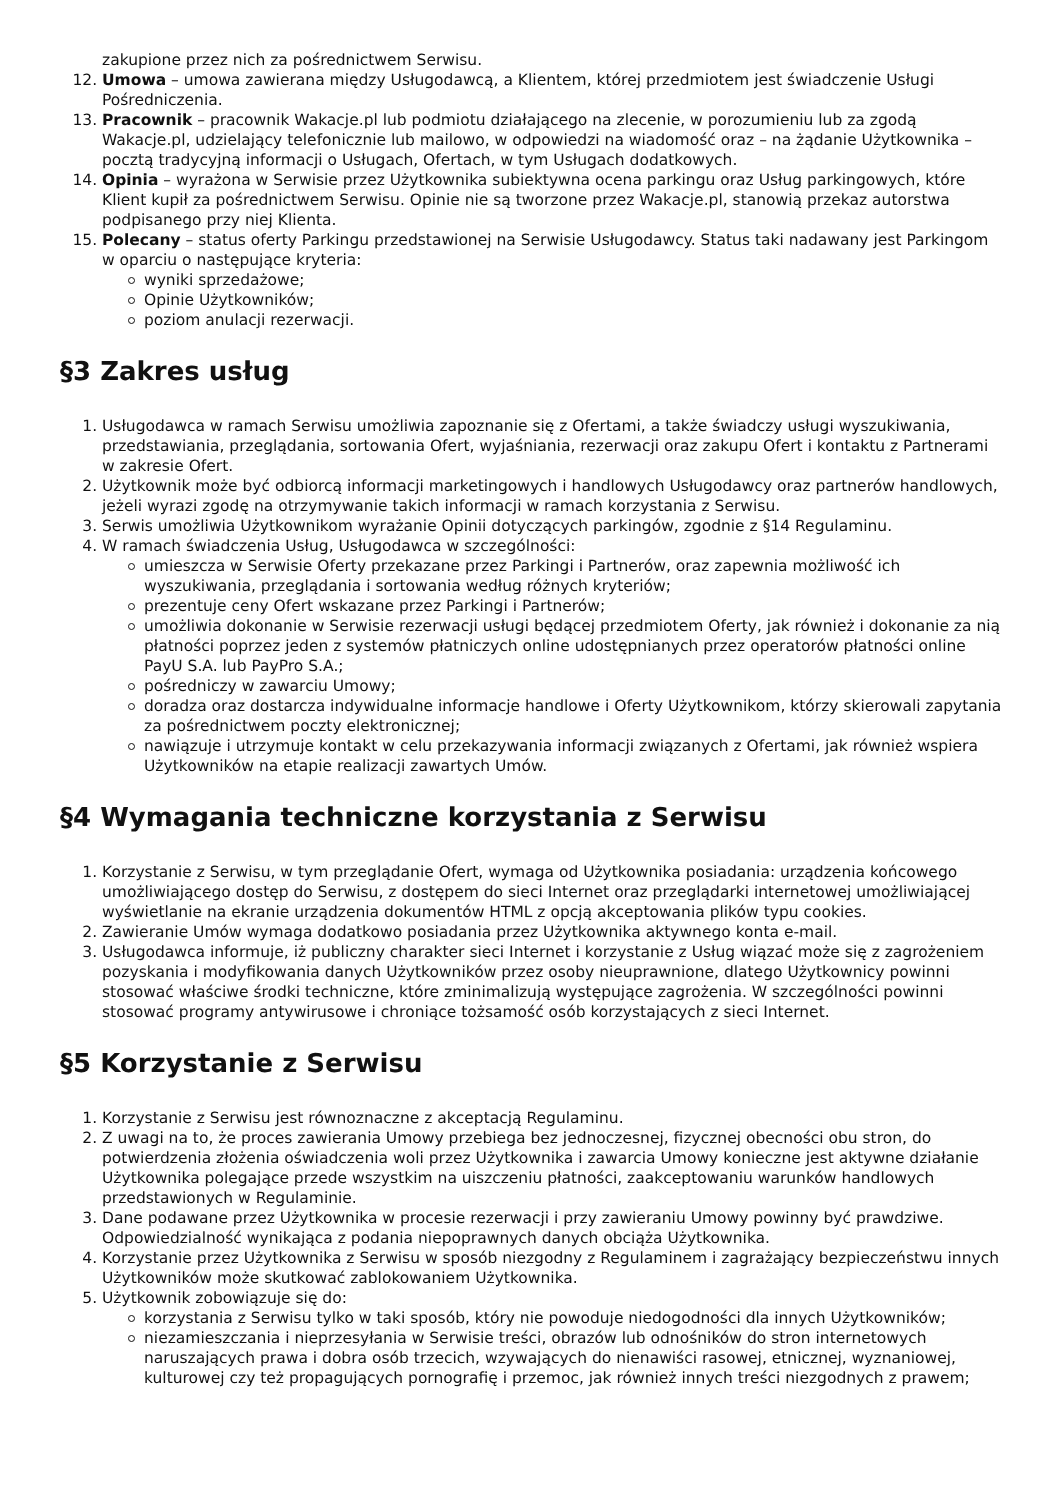zakupione przez nich za pośrednictwem Serwisu.
12. Umowa – umowa zawierana między Usługodawcą, a Klientem, której przedmiotem jest świadczenie Usługi Pośredniczenia.
13. Pracownik – pracownik Wakacje.pl lub podmiotu działającego na zlecenie, w porozumieniu lub za zgodą Wakacje.pl, udzielający telefonicznie lub mailowo, w odpowiedzi na wiadomość oraz – na żądanie Użytkownika – pocztą tradycyjną informacji o Usługach, Ofertach, w tym Usługach dodatkowych.
14. Opinia – wyrażona w Serwisie przez Użytkownika subiektywna ocena parkingu oraz Usług parkingowych, które Klient kupił za pośrednictwem Serwisu. Opinie nie są tworzone przez Wakacje.pl, stanowią przekaz autorstwa podpisanego przy niej Klienta.
15. Polecany – status oferty Parkingu przedstawionej na Serwisie Usługodawcy. Status taki nadawany jest Parkingom w oparciu o następujące kryteria:
wyniki sprzedażowe;
Opinie Użytkowników;
poziom anulacji rezerwacji.
§3 Zakres usług
1. Usługodawca w ramach Serwisu umożliwia zapoznanie się z Ofertami, a także świadczy usługi wyszukiwania, przedstawiania, przeglądania, sortowania Ofert, wyjaśniania, rezerwacji oraz zakupu Ofert i kontaktu z Partnerami w zakresie Ofert.
2. Użytkownik może być odbiorcą informacji marketingowych i handlowych Usługodawcy oraz partnerów handlowych, jeżeli wyrazi zgodę na otrzymywanie takich informacji w ramach korzystania z Serwisu.
3. Serwis umożliwia Użytkownikom wyrażanie Opinii dotyczących parkingów, zgodnie z §14 Regulaminu.
4. W ramach świadczenia Usług, Usługodawca w szczególności:
umieszcza w Serwisie Oferty przekazane przez Parkingi i Partnerów, oraz zapewnia możliwość ich wyszukiwania, przeglądania i sortowania według różnych kryteriów;
prezentuje ceny Ofert wskazane przez Parkingi i Partnerów;
umożliwia dokonanie w Serwisie rezerwacji usługi będącej przedmiotem Oferty, jak również i dokonanie za nią płatności poprzez jeden z systemów płatniczych online udostępnianych przez operatorów płatności online PayU S.A. lub PayPro S.A.;
pośredniczy w zawarciu Umowy;
doradza oraz dostarcza indywidualne informacje handlowe i Oferty Użytkownikom, którzy skierowali zapytania za pośrednictwem poczty elektronicznej;
nawiązuje i utrzymuje kontakt w celu przekazywania informacji związanych z Ofertami, jak również wspiera Użytkowników na etapie realizacji zawartych Umów.
§4 Wymagania techniczne korzystania z Serwisu
1. Korzystanie z Serwisu, w tym przeglądanie Ofert, wymaga od Użytkownika posiadania: urządzenia końcowego umożliwiającego dostęp do Serwisu, z dostępem do sieci Internet oraz przeglądarki internetowej umożliwiającej wyświetlanie na ekranie urządzenia dokumentów HTML z opcją akceptowania plików typu cookies.
2. Zawieranie Umów wymaga dodatkowo posiadania przez Użytkownika aktywnego konta e-mail.
3. Usługodawca informuje, iż publiczny charakter sieci Internet i korzystanie z Usług wiązać może się z zagrożeniem pozyskania i modyfikowania danych Użytkowników przez osoby nieuprawnione, dlatego Użytkownicy powinni stosować właściwe środki techniczne, które zminimalizują występujące zagrożenia. W szczególności powinni stosować programy antywirusowe i chroniące tożsamość osób korzystających z sieci Internet.
§5 Korzystanie z Serwisu
1. Korzystanie z Serwisu jest równoznaczne z akceptacją Regulaminu.
2. Z uwagi na to, że proces zawierania Umowy przebiega bez jednoczesnej, fizycznej obecności obu stron, do potwierdzenia złożenia oświadczenia woli przez Użytkownika i zawarcia Umowy konieczne jest aktywne działanie Użytkownika polegające przede wszystkim na uiszczeniu płatności, zaakceptowaniu warunków handlowych przedstawionych w Regulaminie.
3. Dane podawane przez Użytkownika w procesie rezerwacji i przy zawieraniu Umowy powinny być prawdziwe. Odpowiedzialność wynikająca z podania niepoprawnych danych obciąża Użytkownika.
4. Korzystanie przez Użytkownika z Serwisu w sposób niezgodny z Regulaminem i zagrażający bezpieczeństwu innych Użytkowników może skutkować zablokowaniem Użytkownika.
5. Użytkownik zobowiązuje się do:
korzystania z Serwisu tylko w taki sposób, który nie powoduje niedogodności dla innych Użytkowników;
niezamieszczania i nieprzesyłania w Serwisie treści, obrazów lub odnośników do stron internetowych naruszających prawa i dobra osób trzecich, wzywających do nienawiści rasowej, etnicznej, wyznaniowej, kulturowej czy też propagujących pornografię i przemoc, jak również innych treści niezgodnych z prawem;